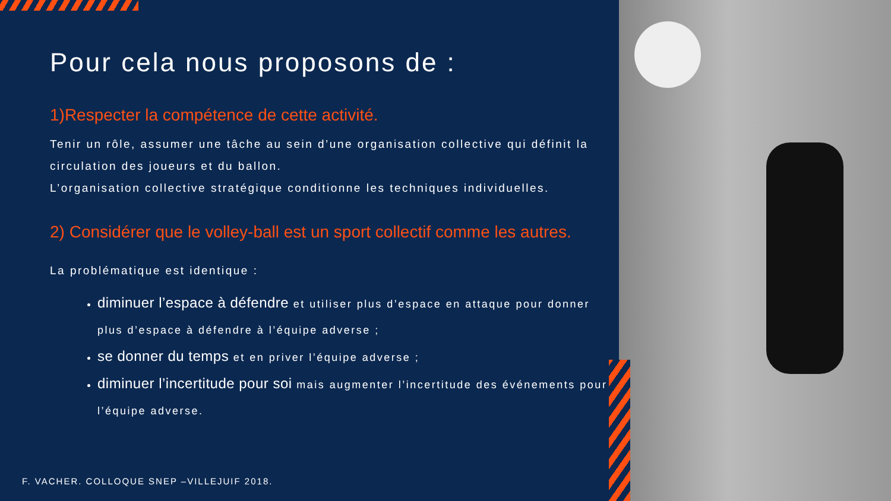Pour cela nous proposons de :
1)Respecter la compétence de cette activité.
Tenir un rôle, assumer une tâche au sein d’une organisation collective qui définit la circulation des joueurs et du ballon.
L’organisation collective stratégique conditionne les techniques individuelles.
2) Considérer que le volley-ball est un sport collectif comme les autres.
La problématique est identique :
diminuer l’espace à défendre et utiliser plus d’espace en attaque pour donner plus d’espace à défendre à l’équipe adverse ;
se donner du temps et en priver l’équipe adverse ;
diminuer l’incertitude pour soi mais augmenter l’incertitude des événements pour l’équipe adverse.
F. VACHER. COLLOQUE SNEP –VILLEJUIF 2018.